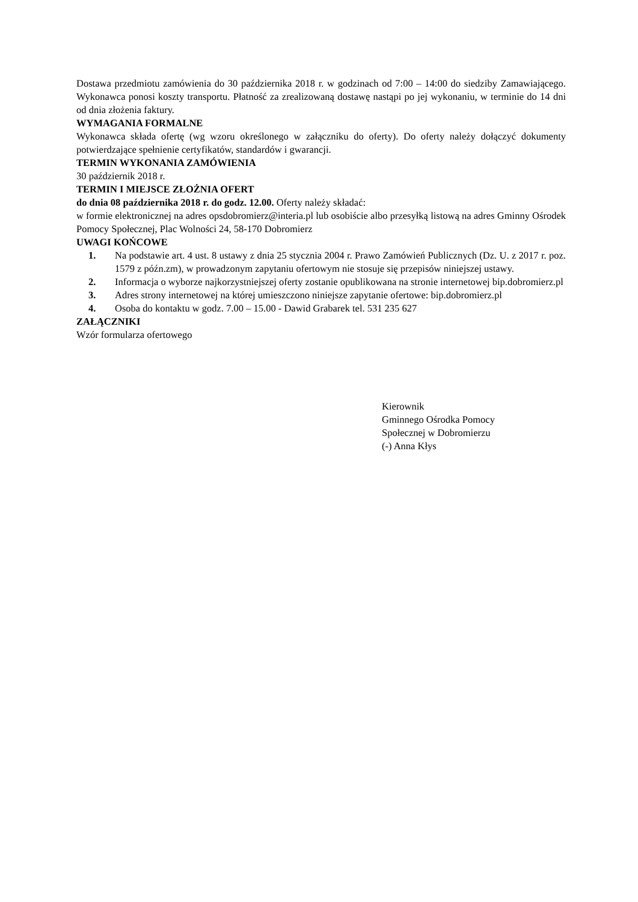Dostawa przedmiotu zamówienia do 30 października 2018 r. w godzinach od 7:00 – 14:00 do siedziby Zamawiającego. Wykonawca ponosi koszty transportu. Płatność za zrealizowaną dostawę nastąpi po jej wykonaniu, w terminie do 14 dni od dnia złożenia faktury.
WYMAGANIA FORMALNE
Wykonawca składa ofertę (wg wzoru określonego w załączniku do oferty). Do oferty należy dołączyć dokumenty potwierdzające spełnienie certyfikatów, standardów i gwarancji.
TERMIN WYKONANIA ZAMÓWIENIA
30 październik 2018 r.
TERMIN I MIEJSCE ZŁOŻNIA OFERT
do dnia 08 października 2018 r. do godz. 12.00. Oferty należy składać:
w formie elektronicznej na adres opsdobromierz@interia.pl lub osobiście albo przesyłką listową na adres Gminny Ośrodek Pomocy Społecznej, Plac Wolności 24, 58-170 Dobromierz
UWAGI KOŃCOWE
1. Na podstawie art. 4 ust. 8 ustawy z dnia 25 stycznia 2004 r. Prawo Zamówień Publicznych (Dz. U. z 2017 r. poz. 1579 z późn.zm), w prowadzonym zapytaniu ofertowym nie stosuje się przepisów niniejszej ustawy.
2. Informacja o wyborze najkorzystniejszej oferty zostanie opublikowana na stronie internetowej bip.dobromierz.pl
3. Adres strony internetowej na której umieszczono niniejsze zapytanie ofertowe: bip.dobromierz.pl
4. Osoba do kontaktu w godz. 7.00 – 15.00 - Dawid Grabarek tel. 531 235 627
ZAŁĄCZNIKI
Wzór formularza ofertowego
Kierownik
Gminnego Ośrodka Pomocy
Społecznej w Dobromierzu
(-) Anna Kłys